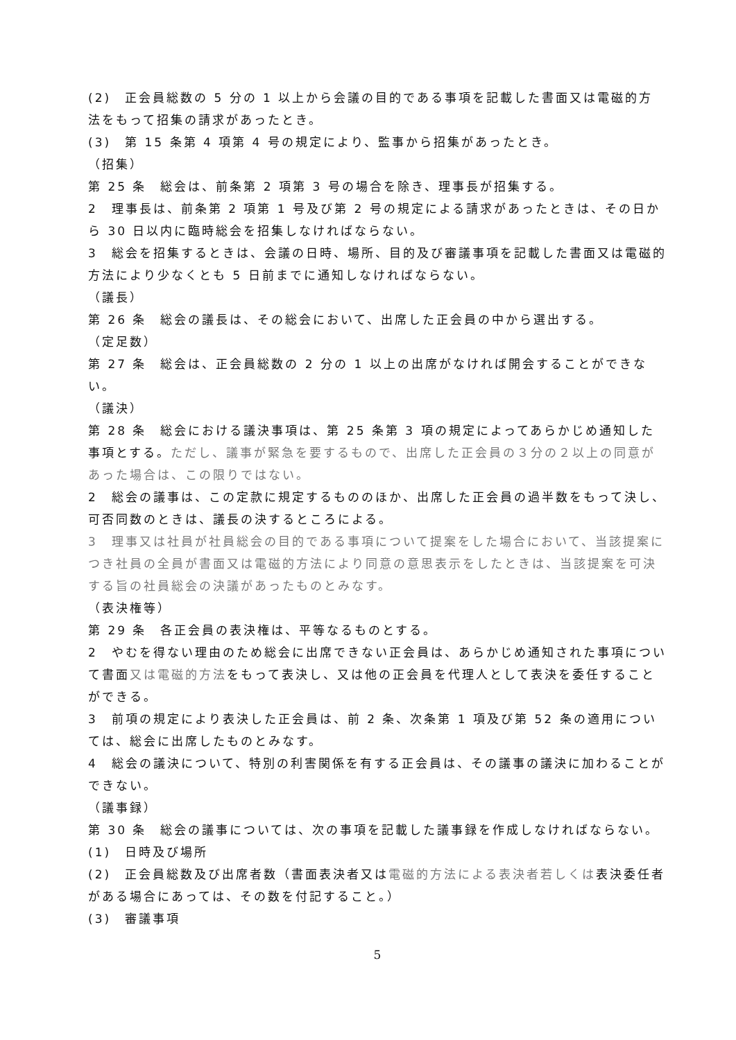(2)　正会員総数の 5 分の 1 以上から会議の目的である事項を記載した書面又は電磁的方法をもって招集の請求があったとき。
(3)　第 15 条第 4 項第 4 号の規定により、監事から招集があったとき。
（招集）
第 25 条　総会は、前条第 2 項第 3 号の場合を除き、理事長が招集する。
2　理事長は、前条第 2 項第 1 号及び第 2 号の規定による請求があったときは、その日から 30 日以内に臨時総会を招集しなければならない。
3　総会を招集するときは、会議の日時、場所、目的及び審議事項を記載した書面又は電磁的方法により少なくとも 5 日前までに通知しなければならない。
（議長）
第 26 条　総会の議長は、その総会において、出席した正会員の中から選出する。
（定足数）
第 27 条　総会は、正会員総数の 2 分の 1 以上の出席がなければ開会することができない。
（議決）
第 28 条　総会における議決事項は、第 25 条第 3 項の規定によってあらかじめ通知した事項とする。ただし、議事が緊急を要するもので、出席した正会員の３分の２以上の同意があった場合は、この限りではない。
2　総会の議事は、この定款に規定するもののほか、出席した正会員の過半数をもって決し、可否同数のときは、議長の決するところによる。
3　理事又は社員が社員総会の目的である事項について提案をした場合において、当該提案につき社員の全員が書面又は電磁的方法により同意の意思表示をしたときは、当該提案を可決する旨の社員総会の決議があったものとみなす。
（表決権等）
第 29 条　各正会員の表決権は、平等なるものとする。
2　やむを得ない理由のため総会に出席できない正会員は、あらかじめ通知された事項について書面又は電磁的方法をもって表決し、又は他の正会員を代理人として表決を委任することができる。
3　前項の規定により表決した正会員は、前 2 条、次条第 1 項及び第 52 条の適用については、総会に出席したものとみなす。
4　総会の議決について、特別の利害関係を有する正会員は、その議事の議決に加わることができない。
（議事録）
第 30 条　総会の議事については、次の事項を記載した議事録を作成しなければならない。
(1)　日時及び場所
(2)　正会員総数及び出席者数（書面表決者又は電磁的方法による表決者若しくは表決委任者がある場合にあっては、その数を付記すること。）
(3)　審議事項
5